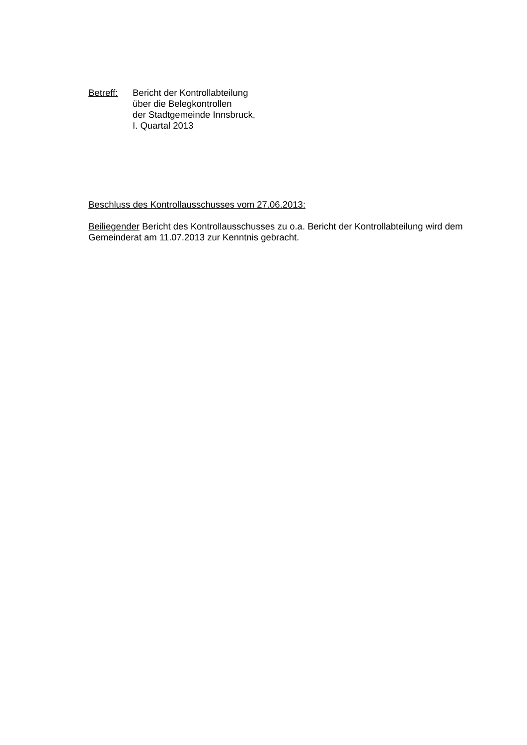Betreff: Bericht der Kontrollabteilung
über die Belegkontrollen
der Stadtgemeinde Innsbruck,
I. Quartal 2013
Beschluss des Kontrollausschusses vom 27.06.2013:
Beiliegender Bericht des Kontrollausschusses zu o.a. Bericht der Kontrollabteilung wird dem Gemeinderat am 11.07.2013 zur Kenntnis gebracht.